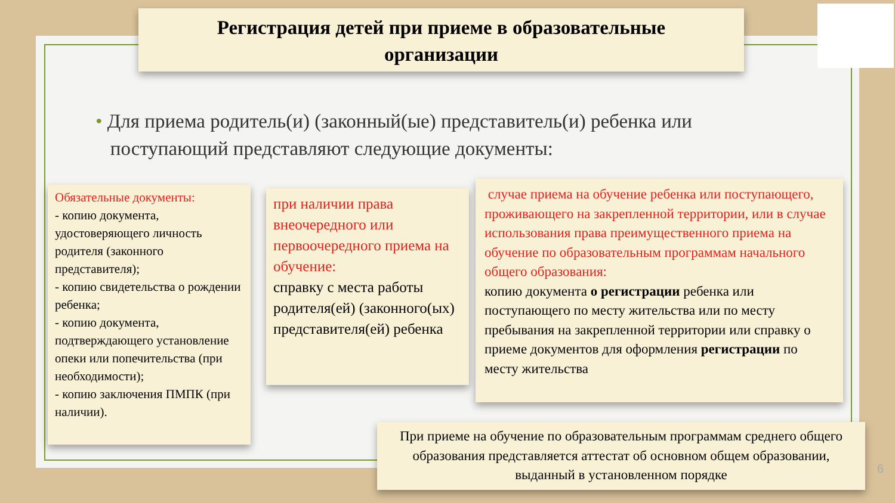Регистрация детей при приеме в образовательные
организации
• Для приема родитель(и) (законный(ые) представитель(и) ребенка или
поступающий представляют следующие документы:
Обязательные документы:
- копию документа, удостоверяющего личность родителя (законного представителя);
- копию свидетельства о рождении ребенка;
- копию документа, подтверждающего установление опеки или попечительства (при необходимости);
- копию заключения ПМПК (при наличии).
при наличии права внеочередного или первоочередного приема на обучение:
справку с места работы родителя(ей) (законного(ых) представителя(ей) ребенка
случае приема на обучение ребенка или поступающего, проживающего на закрепленной территории, или в случае использования права преимущественного приема на обучение по образовательным программам начального общего образования:
копию документа о регистрации ребенка или поступающего по месту жительства или по месту пребывания на закрепленной территории или справку о приеме документов для оформления регистрации по месту жительства
При приеме на обучение по образовательным программам среднего общего образования представляется аттестат об основном общем образовании, выданный в установленном порядке
6